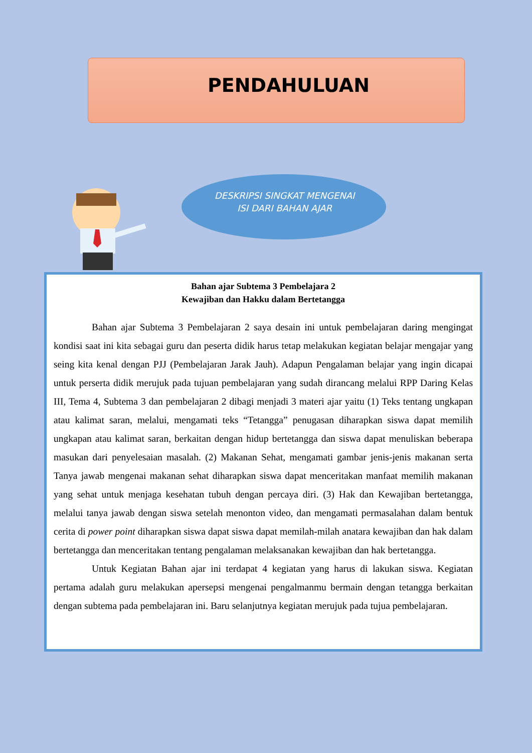PENDAHULUAN
DESKRIPSI SINGKAT MENGENAI ISI DARI BAHAN AJAR
Bahan ajar Subtema 3 Pembelajara 2
Kewajiban dan Hakku dalam Bertetangga
Bahan ajar Subtema 3 Pembelajaran 2 saya desain ini untuk pembelajaran daring mengingat kondisi saat ini kita sebagai guru dan peserta didik harus tetap melakukan kegiatan belajar mengajar yang seing kita kenal dengan PJJ (Pembelajaran Jarak Jauh). Adapun Pengalaman belajar yang ingin dicapai untuk perserta didik merujuk pada tujuan pembelajaran yang sudah dirancang melalui RPP Daring Kelas III, Tema 4, Subtema 3 dan pembelajaran 2 dibagi menjadi 3 materi ajar yaitu (1) Teks tentang ungkapan atau kalimat saran, melalui, mengamati teks “Tetangga” penugasan diharapkan siswa dapat memilih ungkapan atau kalimat saran, berkaitan dengan hidup bertetangga dan siswa dapat menuliskan beberapa masukan dari penyelesaian masalah. (2) Makanan Sehat, mengamati gambar jenis-jenis makanan serta Tanya jawab mengenai makanan sehat diharapkan siswa dapat menceritakan manfaat memilih makanan yang sehat untuk menjaga kesehatan tubuh dengan percaya diri. (3) Hak dan Kewajiban bertetangga, melalui tanya jawab dengan siswa setelah menonton video, dan mengamati permasalahan dalam bentuk cerita di power point diharapkan siswa dapat siswa dapat memilah-milah anatara kewajiban dan hak dalam bertetangga dan menceritakan tentang pengalaman melaksanakan kewajiban dan hak bertetangga.
Untuk Kegiatan Bahan ajar ini terdapat 4 kegiatan yang harus di lakukan siswa. Kegiatan pertama adalah guru melakukan apersepsi mengenai pengalmanmu bermain dengan tetangga berkaitan dengan subtema pada pembelajaran ini. Baru selanjutnya kegiatan merujuk pada tujua pembelajaran.